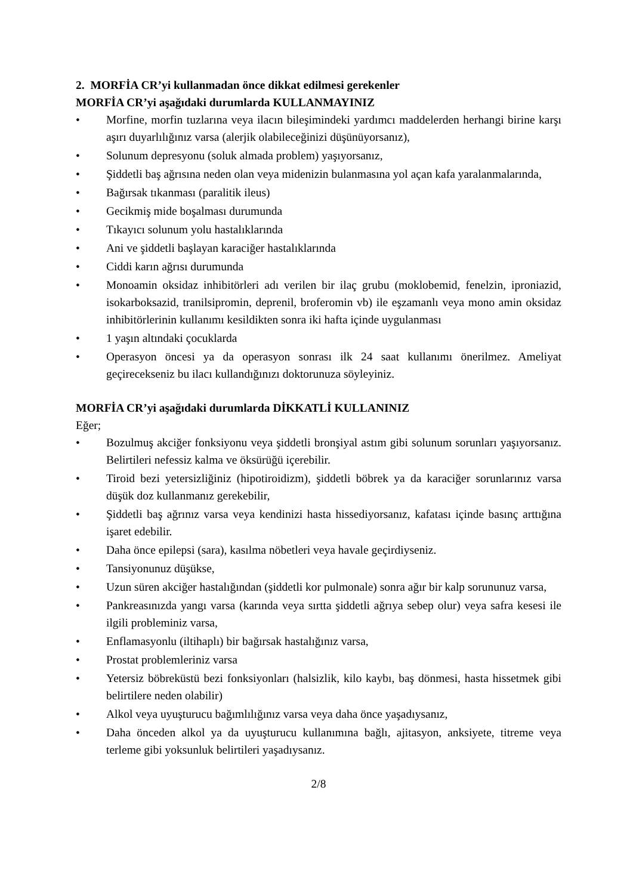2. MORFİA CR’yi kullanmadan önce dikkat edilmesi gerekenler
MORFİA CR’yi aşağıdaki durumlarda KULLANMAYINIZ
• Morfine, morfin tuzlarına veya ilacın bileşimindeki yardımcı maddelerden herhangi birine karşı aşırı duyarlılığınız varsa (alerjik olabileceğinizi düşünüyorsanız),
• Solunum depresyonu (soluk almada problem) yaşıyorsanız,
• Şiddetli baş ağrısına neden olan veya midenizin bulanmasına yol açan kafa yaralanmalarında,
• Bağırsak tıkanması (paralitik ileus)
• Gecikmiş mide boşalması durumunda
• Tıkayıcı solunum yolu hastalıklarında
• Ani ve şiddetli başlayan karaciğer hastalıklarında
• Ciddi karın ağrısı durumunda
• Monoamin oksidaz inhibitörleri adı verilen bir ilaç grubu (moklobemid, fenelzin, iproniazid, isokarboksazid, tranilsipromin, deprenil, broferomin vb) ile eşzamanlı veya mono amin oksidaz inhibitörlerinin kullanımı kesildikten sonra iki hafta içinde uygulanması
• 1 yaşın altındaki çocuklarda
• Operasyon öncesi ya da operasyon sonrası ilk 24 saat kullanımı önerilmez. Ameliyat geçirecekseniz bu ilacı kullandığınızı doktorunuza söyleyiniz.
MORFİA CR’yi aşağıdaki durumlarda DİKKATLİ KULLANINIZ
Eğer;
• Bozulmuş akciğer fonksiyonu veya şiddetli bronşiyal astım gibi solunum sorunları yaşıyorsanız. Belirtileri nefessiz kalma ve öksürüğü içerebilir.
• Tiroid bezi yetersizliğiniz (hipotiroidizm), şiddetli böbrek ya da karaciğer sorunlarınız varsa düşük doz kullanmanız gerekebilir,
• Şiddetli baş ağrınız varsa veya kendinizi hasta hissediyorsanız, kafatası içinde basınç arttığına işaret edebilir.
• Daha önce epilepsi (sara), kasılma nöbetleri veya havale geçirdiyseniz.
• Tansiyonunuz düşükse,
• Uzun süren akciğer hastalığından (şiddetli kor pulmonale) sonra ağır bir kalp sorununuz varsa,
• Pankreasınızda yangı varsa (karında veya sırtta şiddetli ağrıya sebep olur) veya safra kesesi ile ilgili probleminiz varsa,
• Enflamasyonlu (iltihaplı) bir bağırsak hastalığınız varsa,
• Prostat problemleriniz varsa
• Yetersiz böbreküstü bezi fonksiyonları (halsizlik, kilo kaybı, baş dönmesi, hasta hissetmek gibi belirtilere neden olabilir)
• Alkol veya uyuşturucu bağımlılığınız varsa veya daha önce yaşadıysanız,
• Daha önceden alkol ya da uyuşturucu kullanımına bağlı, ajitasyon, anksiyete, titreme veya terleme gibi yoksunluk belirtileri yaşadıysanız.
2/8